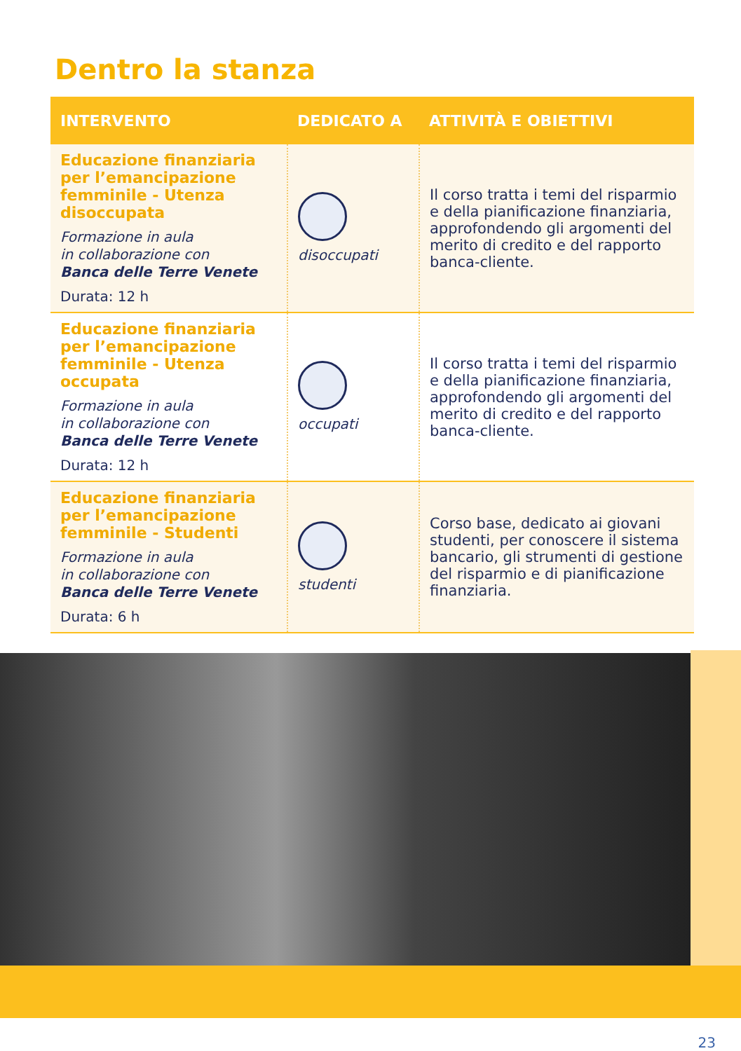Dentro la stanza
| INTERVENTO | DEDICATO A | ATTIVITÀ E OBIETTIVI |
| --- | --- | --- |
| Educazione finanziaria per l’emancipazione femminile - Utenza disoccupata Formazione in aula in collaborazione con Banca delle Terre Venete Durata: 12 h | disoccupati | Il corso tratta i temi del risparmio e della pianificazione finanziaria, approfondendo gli argomenti del merito di credito e del rapporto banca-cliente. |
| Educazione finanziaria per l’emancipazione femminile - Utenza occupata Formazione in aula in collaborazione con Banca delle Terre Venete Durata: 12 h | occupati | Il corso tratta i temi del risparmio e della pianificazione finanziaria, approfondendo gli argomenti del merito di credito e del rapporto banca-cliente. |
| Educazione finanziaria per l’emancipazione femminile - Studenti Formazione in aula in collaborazione con Banca delle Terre Venete Durata: 6 h | studenti | Corso base, dedicato ai giovani studenti, per conoscere il sistema bancario, gli strumenti di gestione del risparmio e di pianificazione finanziaria. |
23